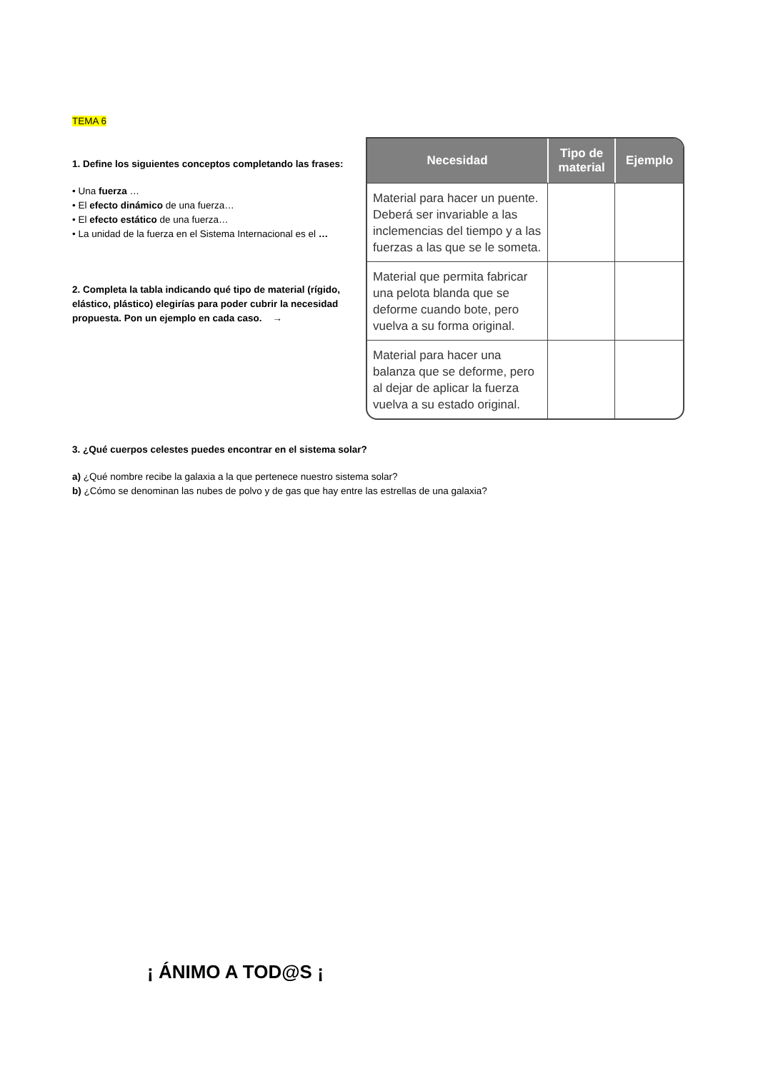TEMA 6
1. Define los siguientes conceptos completando las frases:
• Una fuerza …
• El efecto dinámico de una fuerza…
• El efecto estático de una fuerza…
• La unidad de la fuerza en el Sistema Internacional es el …
2. Completa la tabla indicando qué tipo de material (rígido, elástico, plástico) elegirías para poder cubrir la necesidad propuesta. Pon un ejemplo en cada caso. →
| Necesidad | Tipo de material | Ejemplo |
| --- | --- | --- |
| Material para hacer un puente. Deberá ser invariable a las inclemencias del tiempo y a las fuerzas a las que se le someta. | | |
| Material que permita fabricar una pelota blanda que se deforme cuando bote, pero vuelva a su forma original. | | |
| Material para hacer una balanza que se deforme, pero al dejar de aplicar la fuerza vuelva a su estado original. | | |
3. ¿Qué cuerpos celestes puedes encontrar en el sistema solar?
a) ¿Qué nombre recibe la galaxia a la que pertenece nuestro sistema solar?
b) ¿Cómo se denominan las nubes de polvo y de gas que hay entre las estrellas de una galaxia?
¡ ÁNIMO A TOD@S ¡